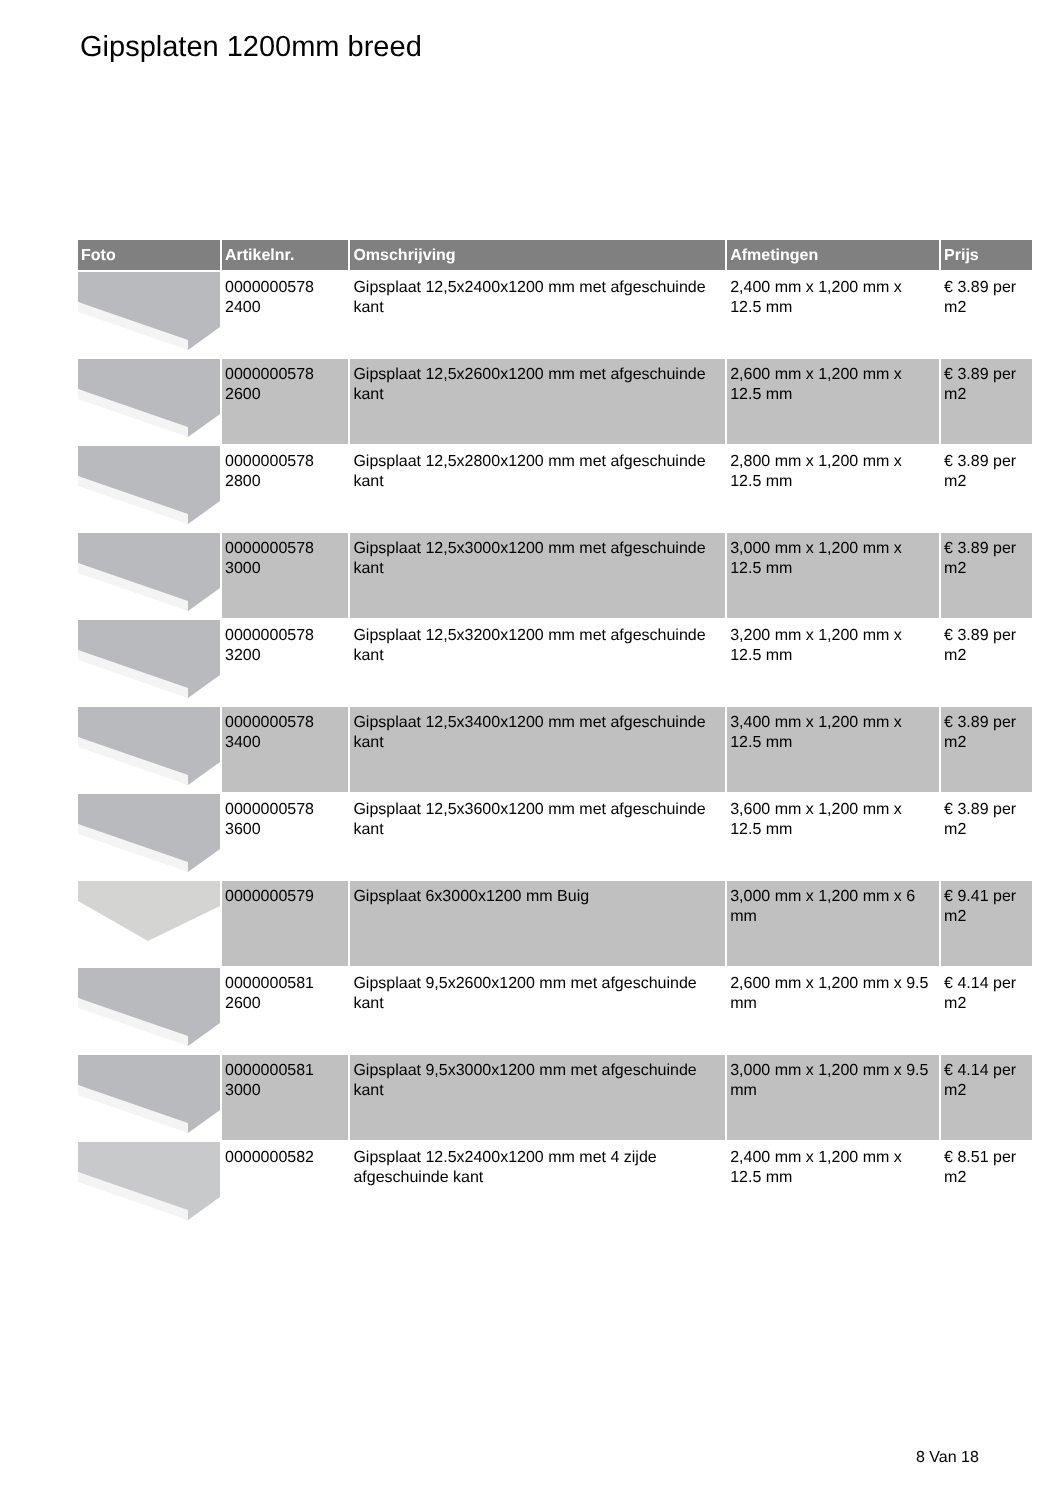Gipsplaten 1200mm breed
| Foto | Artikelnr. | Omschrijving | Afmetingen | Prijs |
| --- | --- | --- | --- | --- |
| | 0000000578 2400 | Gipsplaat 12,5x2400x1200 mm met afgeschuinde kant | 2,400 mm x 1,200 mm x 12.5 mm | € 3.89 per m2 |
| | 0000000578 2600 | Gipsplaat 12,5x2600x1200 mm met afgeschuinde kant | 2,600 mm x 1,200 mm x 12.5 mm | € 3.89 per m2 |
| | 0000000578 2800 | Gipsplaat 12,5x2800x1200 mm met afgeschuinde kant | 2,800 mm x 1,200 mm x 12.5 mm | € 3.89 per m2 |
| | 0000000578 3000 | Gipsplaat 12,5x3000x1200 mm met afgeschuinde kant | 3,000 mm x 1,200 mm x 12.5 mm | € 3.89 per m2 |
| | 0000000578 3200 | Gipsplaat 12,5x3200x1200 mm met afgeschuinde kant | 3,200 mm x 1,200 mm x 12.5 mm | € 3.89 per m2 |
| | 0000000578 3400 | Gipsplaat 12,5x3400x1200 mm met afgeschuinde kant | 3,400 mm x 1,200 mm x 12.5 mm | € 3.89 per m2 |
| | 0000000578 3600 | Gipsplaat 12,5x3600x1200 mm met afgeschuinde kant | 3,600 mm x 1,200 mm x 12.5 mm | € 3.89 per m2 |
| | 0000000579 | Gipsplaat 6x3000x1200 mm Buig | 3,000 mm x 1,200 mm x 6 mm | € 9.41 per m2 |
| | 0000000581 2600 | Gipsplaat 9,5x2600x1200 mm met afgeschuinde kant | 2,600 mm x 1,200 mm x 9.5 mm | € 4.14 per m2 |
| | 0000000581 3000 | Gipsplaat 9,5x3000x1200 mm met afgeschuinde kant | 3,000 mm x 1,200 mm x 9.5 mm | € 4.14 per m2 |
| | 0000000582 | Gipsplaat 12.5x2400x1200 mm met 4 zijde afgeschuinde kant | 2,400 mm x 1,200 mm x 12.5 mm | € 8.51 per m2 |
8 Van 18